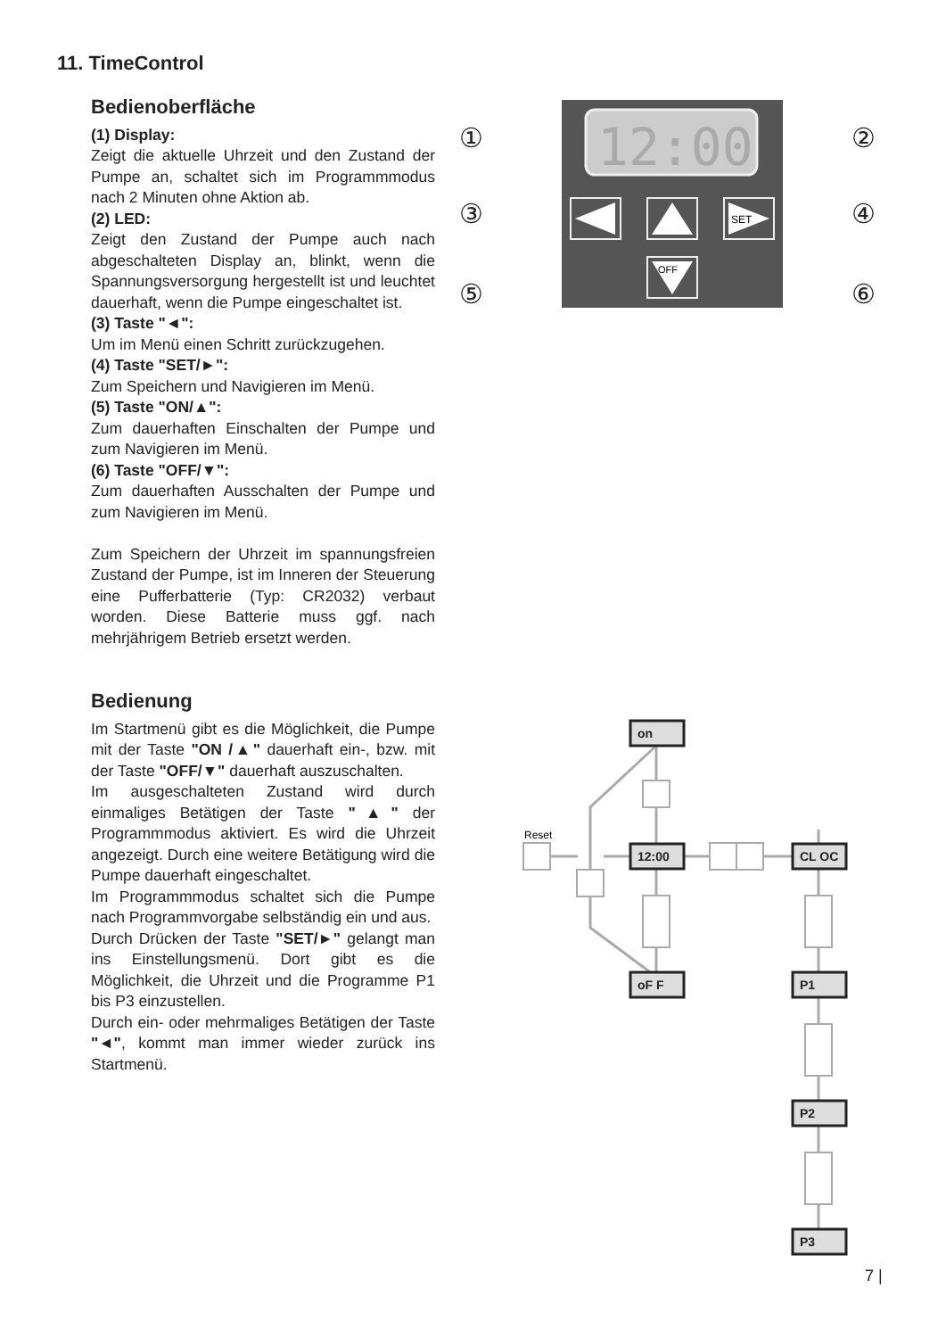11. TimeControl
Bedienoberfläche
(1) Display:
Zeigt die aktuelle Uhrzeit und den Zustand der Pumpe an, schaltet sich im Programmmodus nach 2 Minuten ohne Aktion ab.
(2) LED:
Zeigt den Zustand der Pumpe auch nach abgeschalteten Display an, blinkt, wenn die Spannungsversorgung hergestellt ist und leuchtet dauerhaft, wenn die Pumpe eingeschaltet ist.
(3) Taste "◄":
Um im Menü einen Schritt zurückzugehen.
(4) Taste "SET/►":
Zum Speichern und Navigieren im Menü.
(5) Taste "ON/▲":
Zum dauerhaften Einschalten der Pumpe und zum Navigieren im Menü.
(6) Taste "OFF/▼":
Zum dauerhaften Ausschalten der Pumpe und zum Navigieren im Menü.
Zum Speichern der Uhrzeit im spannungsfreien Zustand der Pumpe, ist im Inneren der Steuerung eine Pufferbatterie (Typ: CR2032) verbaut worden. Diese Batterie muss ggf. nach mehrjährigem Betrieb ersetzt werden.
Bedienung
Im Startmenü gibt es die Möglichkeit, die Pumpe mit der Taste "ON /▲" dauerhaft ein-, bzw. mit der Taste "OFF/▼" dauerhaft auszuschalten.
Im ausgeschalteten Zustand wird durch einmaliges Betätigen der Taste "▲" der Programmmodus aktiviert. Es wird die Uhrzeit angezeigt. Durch eine weitere Betätigung wird die Pumpe dauerhaft eingeschaltet.
Im Programmmodus schaltet sich die Pumpe nach Programmvorgabe selbständig ein und aus.
Durch Drücken der Taste "SET/►" gelangt man ins Einstellungsmenü. Dort gibt es die Möglichkeit, die Uhrzeit und die Programme P1 bis P3 einzustellen.
Durch ein- oder mehrmaliges Betätigen der Taste "◄", kommt man immer wieder zurück ins Startmenü.
12:00
SET
OFF
①
②
③
④
⑤
⑥
on
12:00
CL OC
oF F
P1
P2
P3
Reset
7 |